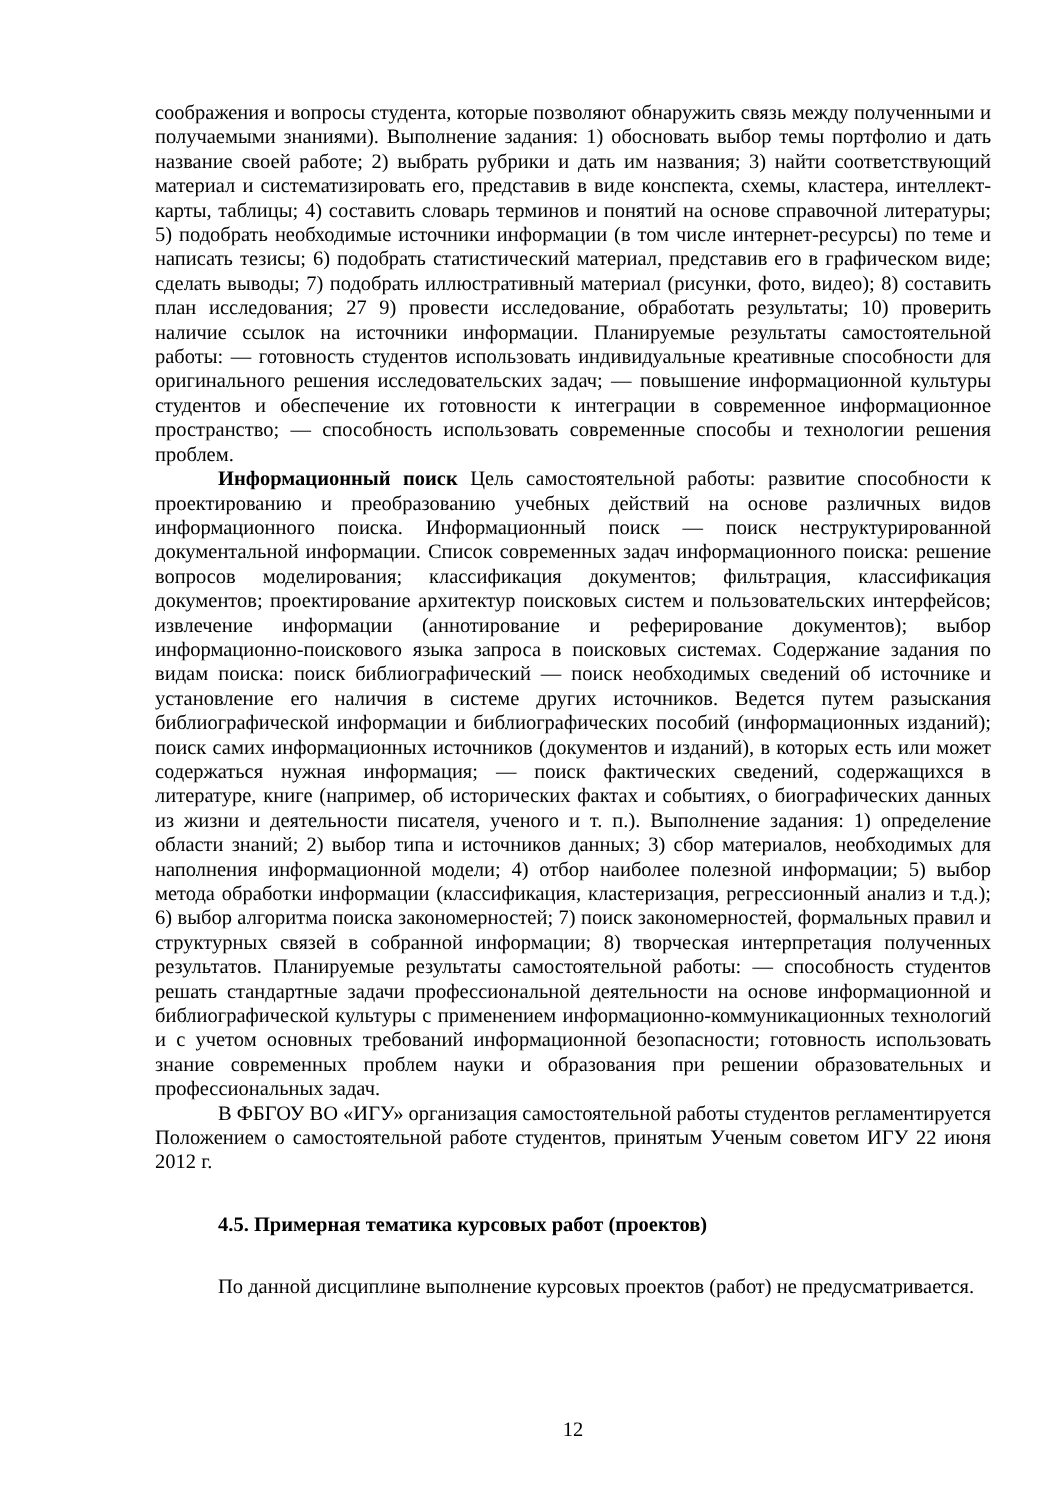соображения и вопросы студента, которые позволяют обнаружить связь между полученными и получаемыми знаниями). Выполнение задания: 1) обосновать выбор темы портфолио и дать название своей работе; 2) выбрать рубрики и дать им названия; 3) найти соответствующий материал и систематизировать его, представив в виде конспекта, схемы, кластера, интеллект-карты, таблицы; 4) составить словарь терминов и понятий на основе справочной литературы; 5) подобрать необходимые источники информации (в том числе интернет-ресурсы) по теме и написать тезисы; 6) подобрать статистический материал, представив его в графическом виде; сделать выводы; 7) подобрать иллюстративный материал (рисунки, фото, видео); 8) составить план исследования; 27 9) провести исследование, обработать результаты; 10) проверить наличие ссылок на источники информации. Планируемые результаты самостоятельной работы: — готовность студентов использовать индивидуальные креативные способности для оригинального решения исследовательских задач; — повышение информационной культуры студентов и обеспечение их готовности к интеграции в современное информационное пространство; — способность использовать современные способы и технологии решения проблем.
Информационный поиск Цель самостоятельной работы: развитие способности к проектированию и преобразованию учебных действий на основе различных видов информационного поиска. Информационный поиск — поиск неструктурированной документальной информации. Список современных задач информационного поиска: решение вопросов моделирования; классификация документов; фильтрация, классификация документов; проектирование архитектур поисковых систем и пользовательских интерфейсов; извлечение информации (аннотирование и реферирование документов); выбор информационно-поискового языка запроса в поисковых системах. Содержание задания по видам поиска: поиск библиографический — поиск необходимых сведений об источнике и установление его наличия в системе других источников. Ведется путем разыскания библиографической информации и библиографических пособий (информационных изданий); поиск самих информационных источников (документов и изданий), в которых есть или может содержаться нужная информация; — поиск фактических сведений, содержащихся в литературе, книге (например, об исторических фактах и событиях, о биографических данных из жизни и деятельности писателя, ученого и т. п.). Выполнение задания: 1) определение области знаний; 2) выбор типа и источников данных; 3) сбор материалов, необходимых для наполнения информационной модели; 4) отбор наиболее полезной информации; 5) выбор метода обработки информации (классификация, кластеризация, регрессионный анализ и т.д.); 6) выбор алгоритма поиска закономерностей; 7) поиск закономерностей, формальных правил и структурных связей в собранной информации; 8) творческая интерпретация полученных результатов. Планируемые результаты самостоятельной работы: — способность студентов решать стандартные задачи профессиональной деятельности на основе информационной и библиографической культуры с применением информационно-коммуникационных технологий и с учетом основных требований информационной безопасности; готовность использовать знание современных проблем науки и образования при решении образовательных и профессиональных задач.
В ФБГОУ ВО «ИГУ» организация самостоятельной работы студентов регламентируется Положением о самостоятельной работе студентов, принятым Ученым советом ИГУ 22 июня 2012 г.
4.5. Примерная тематика курсовых работ (проектов)
По данной дисциплине выполнение курсовых проектов (работ) не предусматривается.
12